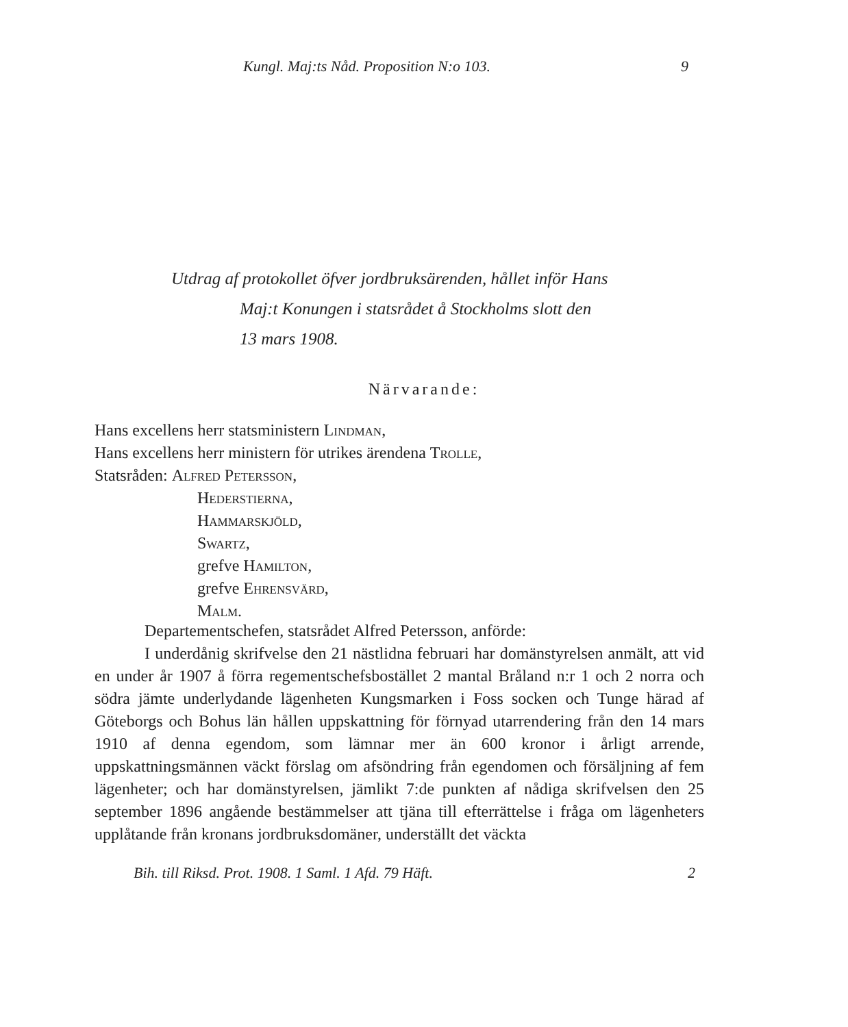Kungl. Maj:ts Nåd. Proposition N:o 103. 9
Utdrag af protokollet öfver jordbruksärenden, hållet inför Hans
Maj:t Konungen i statsrådet å Stockholms slott den
13 mars 1908.
Närvarande:
Hans excellens herr statsministern Lindman,
Hans excellens herr ministern för utrikes ärendena Trolle,
Statsråden: Alfred Petersson,
Hederstierna,
Hammarskjöld,
Swartz,
grefve Hamilton,
grefve Ehrensvärd,
Malm.
Departementschefen, statsrådet Alfred Petersson, anförde:
I underdånig skrifvelse den 21 nästlidna februari har domänstyrelsen anmält, att vid en under år 1907 å förra regementschefsbostället 2 mantal Bråland n:r 1 och 2 norra och södra jämte underlydande lägenheten Kungsmarken i Foss socken och Tunge härad af Göteborgs och Bohus län hållen uppskattning för förnyad utarrendering från den 14 mars 1910 af denna egendom, som lämnar mer än 600 kronor i årligt arrende, uppskattningsmännen väckt förslag om afsöndring från egendomen och försäljning af fem lägenheter; och har domänstyrelsen, jämlikt 7:de punkten af nådiga skrifvelsen den 25 september 1896 angående bestämmelser att tjäna till efterrättelse i fråga om lägenheters upplåtande från kronans jordbruksdomäner, underställt det väckta
Bih. till Riksd. Prot. 1908. 1 Saml. 1 Afd. 79 Häft. 2